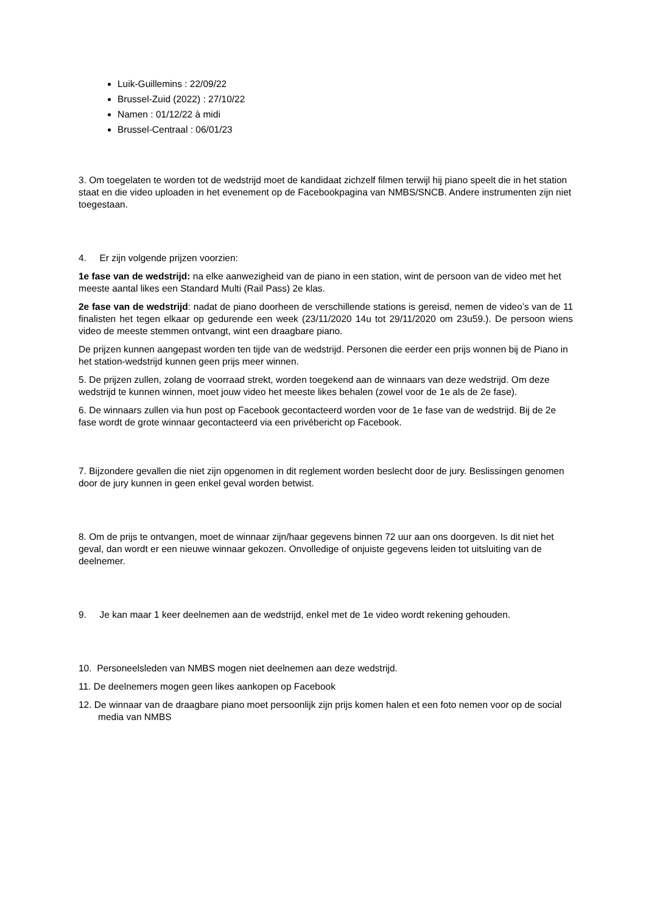Luik-Guillemins : 22/09/22
Brussel-Zuid (2022) : 27/10/22
Namen : 01/12/22 à midi
Brussel-Centraal : 06/01/23
3. Om toegelaten te worden tot de wedstrijd moet de kandidaat zichzelf filmen terwijl hij piano speelt die in het station staat en die video uploaden in het evenement op de Facebookpagina van NMBS/SNCB. Andere instrumenten zijn niet toegestaan.
4. Er zijn volgende prijzen voorzien:
1e fase van de wedstrijd: na elke aanwezigheid van de piano in een station, wint de persoon van de video met het meeste aantal likes een Standard Multi (Rail Pass) 2e klas.
2e fase van de wedstrijd: nadat de piano doorheen de verschillende stations is gereisd, nemen de video’s van de 11 finalisten het tegen elkaar op gedurende een week (23/11/2020 14u tot 29/11/2020 om 23u59.). De persoon wiens video de meeste stemmen ontvangt, wint een draagbare piano.
De prijzen kunnen aangepast worden ten tijde van de wedstrijd. Personen die eerder een prijs wonnen bij de Piano in het station-wedstrijd kunnen geen prijs meer winnen.
5. De prijzen zullen, zolang de voorraad strekt, worden toegekend aan de winnaars van deze wedstrijd. Om deze wedstrijd te kunnen winnen, moet jouw video het meeste likes behalen (zowel voor de 1e als de 2e fase).
6. De winnaars zullen via hun post op Facebook gecontacteerd worden voor de 1e fase van de wedstrijd. Bij de 2e fase wordt de grote winnaar gecontacteerd via een privébericht op Facebook.
7. Bijzondere gevallen die niet zijn opgenomen in dit reglement worden beslecht door de jury. Beslissingen genomen door de jury kunnen in geen enkel geval worden betwist.
8. Om de prijs te ontvangen, moet de winnaar zijn/haar gegevens binnen 72 uur aan ons doorgeven. Is dit niet het geval, dan wordt er een nieuwe winnaar gekozen. Onvolledige of onjuiste gegevens leiden tot uitsluiting van de deelnemer.
9. Je kan maar 1 keer deelnemen aan de wedstrijd, enkel met de 1e video wordt rekening gehouden.
10. Personeelsleden van NMBS mogen niet deelnemen aan deze wedstrijd.
11. De deelnemers mogen geen likes aankopen op Facebook
12. De winnaar van de draagbare piano moet persoonlijk zijn prijs komen halen et een foto nemen voor op de social media van NMBS